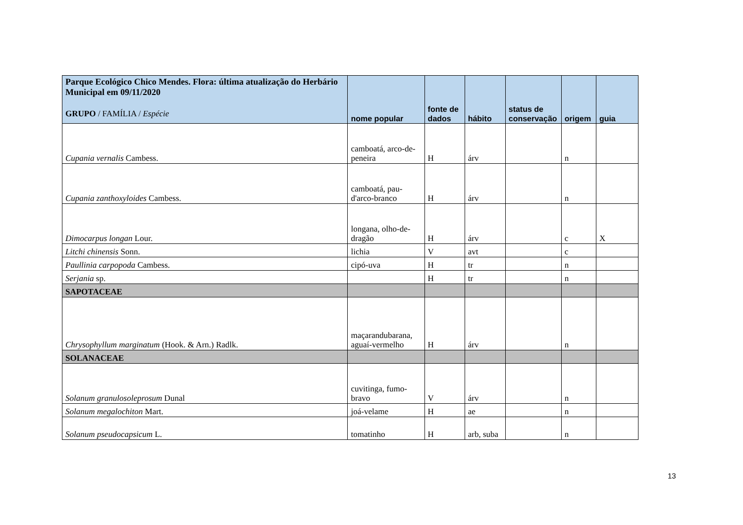| Parque Ecológico Chico Mendes. Flora: última atualização do Herbário Municipal em 09/11/2020 GRUPO / FAMÍLIA / Espécie | nome popular | fonte de dados | hábito | status de conservação | origem | guia |
| --- | --- | --- | --- | --- | --- | --- |
| Cupania vernalis Cambess. | camboatá, arco-de-peneira | H | árv | | n | |
| Cupania zanthoxyloides Cambess. | camboatá, pau-d'arco-branco | H | árv | | n | |
| Dimocarpus longan Lour. | longana, olho-de-dragão | H | árv | | c | X |
| Litchi chinensis Sonn. | lichia | V | avt | | c | |
| Paullinia carpopoda Cambess. | cipó-uva | H | tr | | n | |
| Serjania sp. | | H | tr | | n | |
| SAPOTACEAE | | | | | | |
| Chrysophyllum marginatum (Hook. & Arn.) Radlk. | maçarandubarana, aguaí-vermelho | H | árv | | n | |
| SOLANACEAE | | | | | | |
| Solanum granulosoleprosum Dunal | cuvitinga, fumo-bravo | V | árv | | n | |
| Solanum megalochiton Mart. | joá-velame | H | ae | | n | |
| Solanum pseudocapsicum L. | tomatinho | H | arb, suba | | n | |
13